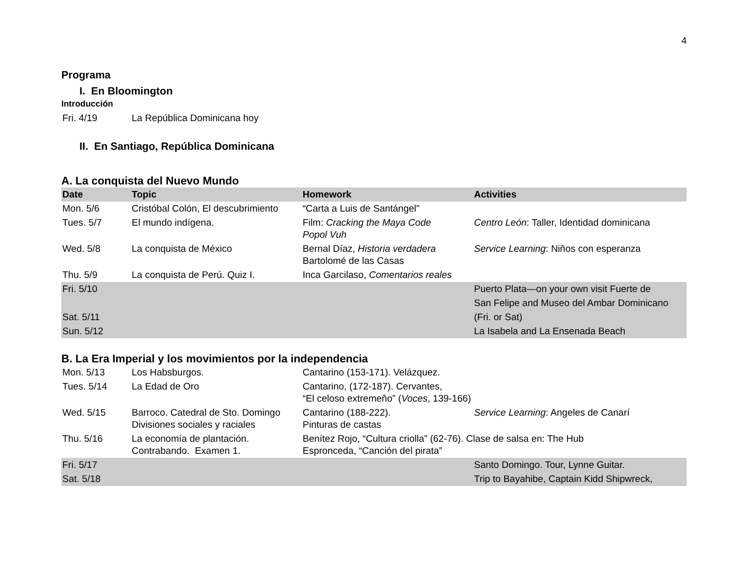4
Programa
I. En Bloomington
Introducción
| Fri. 4/19 | La República Dominicana hoy |
II. En Santiago, República Dominicana
A. La conquista del Nuevo Mundo
| Date | Topic | Homework | Activities |
| --- | --- | --- | --- |
| Mon. 5/6 | Cristóbal Colón, El descubrimiento | “Carta a Luis de Santángel” | |
| Tues. 5/7 | El mundo indígena. | Film: Cracking the Maya Code Popol Vuh | Centro León : Taller, Identidad dominicana |
| Wed. 5/8 | La conquista de México | Bernal Díaz, Historia verdadera Bartolomé de las Casas | Service Learning : Niños con esperanza |
| Thu. 5/9 | La conquista de Perú. Quiz I. | Inca Garcilaso, Comentarios reales | |
| Fri. 5/10 | | | Puerto Plata—on your own visit Fuerte de |
| | | | San Felipe and Museo del Ambar Dominicano |
| Sat. 5/11 | | | (Fri. or Sat) |
| Sun. 5/12 | | | La Isabela and La Ensenada Beach |
B. La Era Imperial y los movimientos por la independencia
| Mon. 5/13 | Los Habsburgos. | Cantarino (153-171). Velázquez. | |
| Tues. 5/14 | La Edad de Oro | Cantarino, (172-187). Cervantes, “El celoso extremeño” ( Voces , 139-166) | |
| Wed. 5/15 | Barroco. Catedral de Sto. Domingo Divisiones sociales y raciales | Cantarino (188-222). Pinturas de castas | Service Learning : Angeles de Canarí |
| Thu. 5/16 | La economía de plantación. Contrabando. Examen 1. | Benítez Rojo, “Cultura criolla” (62-76). Clase de salsa en: The Hub Espronceda, “Canción del pirata” | |
| Fri. 5/17 | | | Santo Domingo. Tour, Lynne Guitar. |
| Sat. 5/18 | | | Trip to Bayahibe, Captain Kidd Shipwreck, |